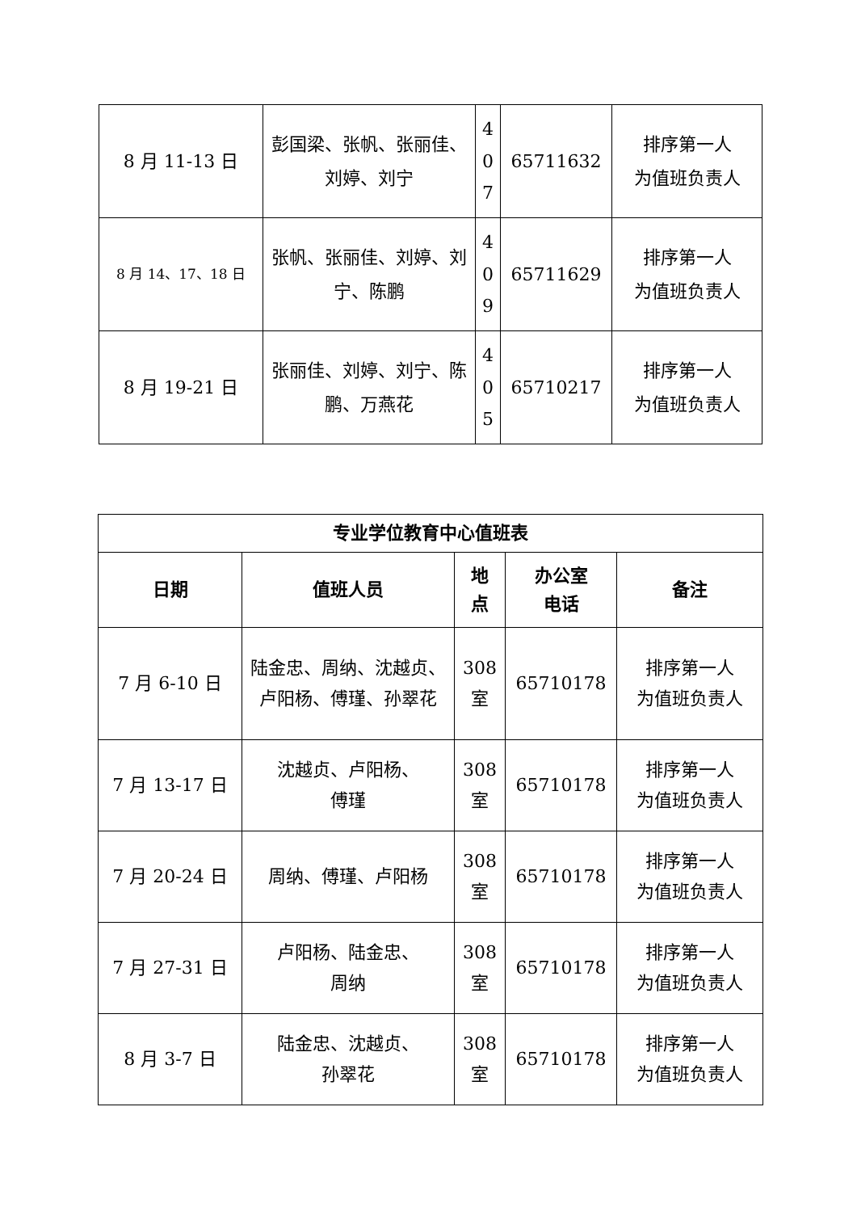| 8 月 11-13 日 | 彭国梁、张帆、张丽佳、刘婷、刘宁 | 4 0 7 | 65711632 | 排序第一人 为值班负责人 |
| 8 月 14、17、18 日 | 张帆、张丽佳、刘婷、刘宁、陈鹏 | 4 0 9 | 65711629 | 排序第一人 为值班负责人 |
| 8 月 19-21 日 | 张丽佳、刘婷、刘宁、陈鹏、万燕花 | 4 0 5 | 65710217 | 排序第一人 为值班负责人 |
| 专业学位教育中心值班表 | | | | |
| --- | --- | --- | --- | --- |
| 日期 | 值班人员 | 地 点 | 办公室 电话 | 备注 |
| 7 月 6-10 日 | 陆金忠、周纳、沈越贞、卢阳杨、傅瑾、孙翠花 | 308 室 | 65710178 | 排序第一人 为值班负责人 |
| 7 月 13-17 日 | 沈越贞、卢阳杨、 傅瑾 | 308 室 | 65710178 | 排序第一人 为值班负责人 |
| 7 月 20-24 日 | 周纳、傅瑾、卢阳杨 | 308 室 | 65710178 | 排序第一人 为值班负责人 |
| 7 月 27-31 日 | 卢阳杨、陆金忠、 周纳 | 308 室 | 65710178 | 排序第一人 为值班负责人 |
| 8 月 3-7 日 | 陆金忠、沈越贞、 孙翠花 | 308 室 | 65710178 | 排序第一人 为值班负责人 |